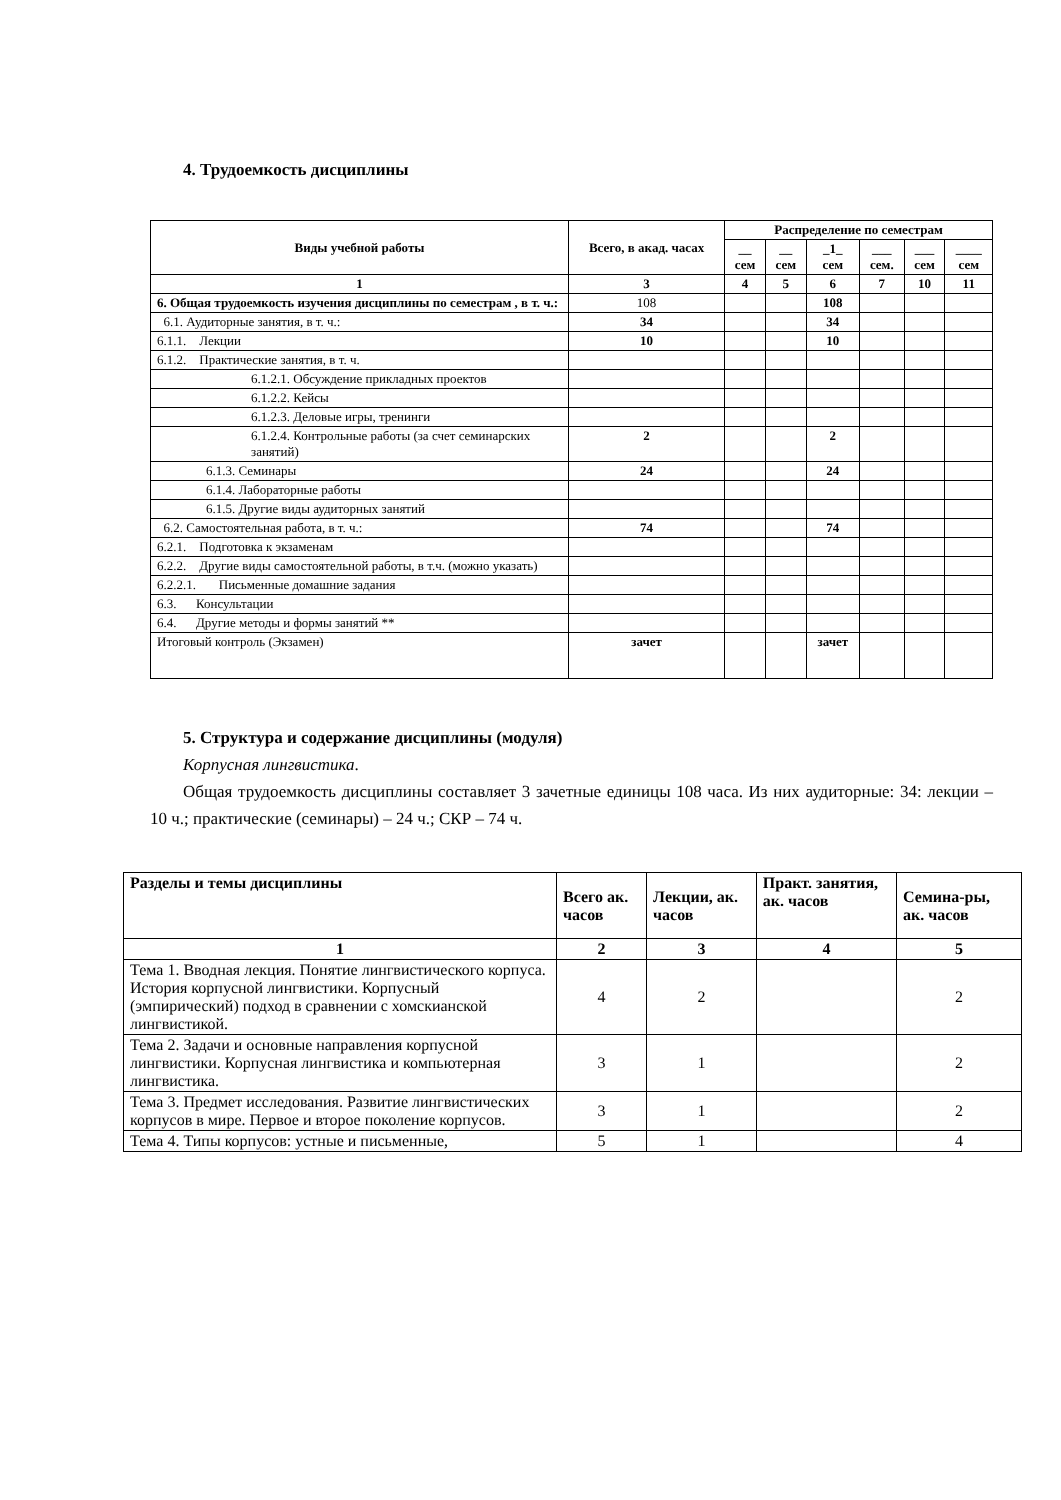4. Трудоемкость дисциплины
| Виды учебной работы | Всего, в акад. часах | Распределение по семестрам | | | | | |
| --- | --- | --- | --- | --- | --- | --- | --- |
| | | __ сем | __ сем | _1_ сем | ___ сем. | ___ сем | ____ сем |
| 1 | 3 | 4 | 5 | 6 | 7 | 10 | 11 |
| 6. Общая трудоемкость изучения дисциплины по семестрам , в т. ч.: | 108 | | | 108 | | | |
| 6.1. Аудиторные занятия, в т. ч.: | 34 | | | 34 | | | |
| 6.1.1. Лекции | 10 | | | 10 | | | |
| 6.1.2. Практические занятия, в т. ч. | | | | | | | |
| 6.1.2.1. Обсуждение прикладных проектов | | | | | | | |
| 6.1.2.2. Кейсы | | | | | | | |
| 6.1.2.3. Деловые игры, тренинги | | | | | | | |
| 6.1.2.4. Контрольные работы (за счет семинарских занятий) | 2 | | | 2 | | | |
| 6.1.3. Семинары | 24 | | | 24 | | | |
| 6.1.4. Лабораторные работы | | | | | | | |
| 6.1.5. Другие виды аудиторных занятий | | | | | | | |
| 6.2. Самостоятельная работа, в т. ч.: | 74 | | | 74 | | | |
| 6.2.1. Подготовка к экзаменам | | | | | | | |
| 6.2.2. Другие виды самостоятельной работы, в т.ч. (можно указать) | | | | | | | |
| 6.2.2.1. Письменные домашние задания | | | | | | | |
| 6.3. Консультации | | | | | | | |
| 6.4. Другие методы и формы занятий ** | | | | | | | |
| Итоговый контроль (Экзамен) | зачет | | | зачет | | | |
5. Структура и содержание дисциплины (модуля)
Корпусная лингвистика.
Общая трудоемкость дисциплины составляет 3 зачетные единицы 108 часа. Из них аудиторные: 34: лекции – 10 ч.; практические (семинары) – 24 ч.; СКР – 74 ч.
| Разделы и темы дисциплины | Всего ак. часов | Лекции, ак. часов | Практ. занятия, ак. часов | Семина-ры, ак. часов |
| --- | --- | --- | --- | --- |
| 1 | 2 | 3 | 4 | 5 |
| Тема 1. Вводная лекция. Понятие лингвистического корпуса. История корпусной лингвистики. Корпусный (эмпирический) подход в сравнении с хомскианской лингвистикой. | 4 | 2 | | 2 |
| Тема 2. Задачи и основные направления корпусной лингвистики. Корпусная лингвистика и компьютерная лингвистика. | 3 | 1 | | 2 |
| Тема 3. Предмет исследования. Развитие лингвистических корпусов в мире. Первое и второе поколение корпусов. | 3 | 1 | | 2 |
| Тема 4. Типы корпусов: устные и письменные, | 5 | 1 | | 4 |